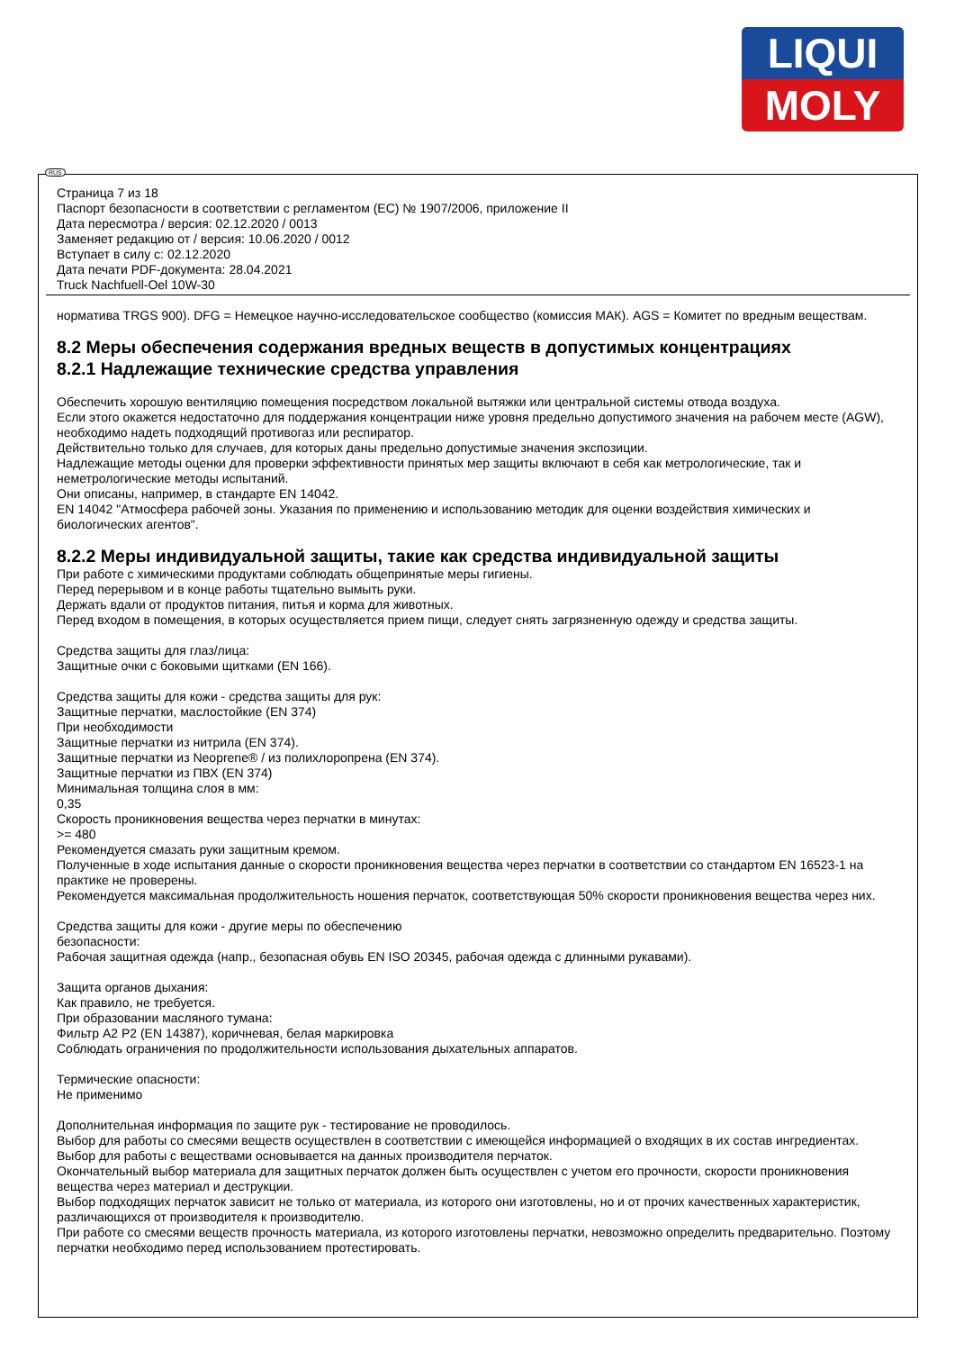LIQUI
MOLY
Страница 7 из 18
Паспорт безопасности в соответствии с регламентом (ЕС) № 1907/2006, приложение II
Дата пересмотра / версия: 02.12.2020 / 0013
Заменяет редакцию от / версия: 10.06.2020 / 0012
Вступает в силу с: 02.12.2020
Дата печати PDF-документа: 28.04.2021
Truck Nachfuell-Oel 10W-30
норматива TRGS 900). DFG = Немецкое научно-исследовательское сообщество (комиссия МАК). AGS = Комитет по вредным веществам.
8.2 Меры обеспечения содержания вредных веществ в допустимых концентрациях
8.2.1 Надлежащие технические средства управления
Обеспечить хорошую вентиляцию помещения посредством локальной вытяжки или центральной системы отвода воздуха.
Если этого окажется недостаточно для поддержания концентрации ниже уровня предельно допустимого значения на рабочем месте (AGW), необходимо надеть подходящий противогаз или респиратор.
Действительно только для случаев, для которых даны предельно допустимые значения экспозиции.
Надлежащие методы оценки для проверки эффективности принятых мер защиты включают в себя как метрологические, так и неметрологические методы испытаний.
Они описаны, например, в стандарте EN 14042.
EN 14042 "Атмосфера рабочей зоны. Указания по применению и использованию методик для оценки воздействия химических и биологических агентов".
8.2.2 Меры индивидуальной защиты, такие как средства индивидуальной защиты
При работе с химическими продуктами соблюдать общепринятые меры гигиены.
Перед перерывом и в конце работы тщательно вымыть руки.
Держать вдали от продуктов питания, питья и корма для животных.
Перед входом в помещения, в которых осуществляется прием пищи, следует снять загрязненную одежду и средства защиты.
Средства защиты для глаз/лица:
Защитные очки с боковыми щитками (EN 166).
Средства защиты для кожи - средства защиты для рук:
Защитные перчатки, маслостойкие (EN 374)
При необходимости
Защитные перчатки из нитрила (EN 374).
Защитные перчатки из Neoprene® / из полихлоропрена (EN 374).
Защитные перчатки из ПВХ (EN 374)
Минимальная толщина слоя в мм:
0,35
Скорость проникновения вещества через перчатки в минутах:
>= 480
Рекомендуется смазать руки защитным кремом.
Полученные в ходе испытания данные о скорости проникновения вещества через перчатки в соответствии со стандартом EN 16523-1 на практике не проверены.
Рекомендуется максимальная продолжительность ношения перчаток, соответствующая 50% скорости проникновения вещества через них.
Средства защиты для кожи - другие меры по обеспечению
безопасности:
Рабочая защитная одежда (напр., безопасная обувь EN ISO 20345, рабочая одежда с длинными рукавами).
Защита органов дыхания:
Как правило, не требуется.
При образовании масляного тумана:
Фильтр A2 P2 (EN 14387), коричневая, белая маркировка
Соблюдать ограничения по продолжительности использования дыхательных аппаратов.
Термические опасности:
Не применимо
Дополнительная информация по защите рук - тестирование не проводилось.
Выбор для работы со смесями веществ осуществлен в соответствии с имеющейся информацией о входящих в их состав ингредиентах.
Выбор для работы с веществами основывается на данных производителя перчаток.
Окончательный выбор материала для защитных перчаток должен быть осуществлен с учетом его прочности, скорости проникновения вещества через материал и деструкции.
Выбор подходящих перчаток зависит не только от материала, из которого они изготовлены, но и от прочих качественных характеристик, различающихся от производителя к производителю.
При работе со смесями веществ прочность материала, из которого изготовлены перчатки, невозможно определить предварительно. Поэтому перчатки необходимо перед использованием протестировать.
RUS